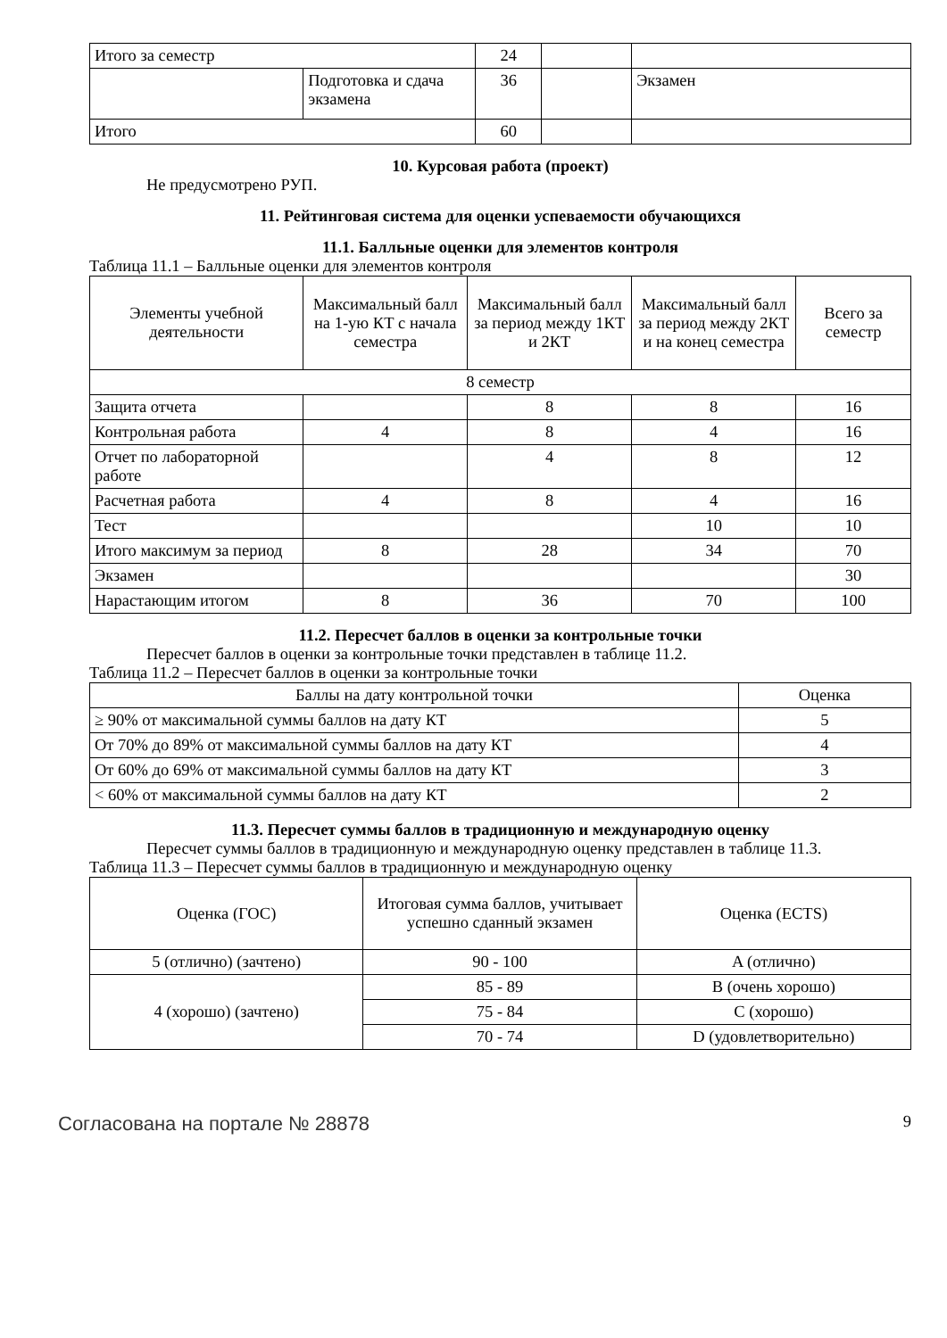| Итого за семестр | | 24 | | |
| | Подготовка и сдача экзамена | 36 | | Экзамен |
| Итого | | 60 | | |
10. Курсовая работа (проект)
Не предусмотрено РУП.
11. Рейтинговая система для оценки успеваемости обучающихся
11.1. Балльные оценки для элементов контроля
Таблица 11.1 – Балльные оценки для элементов контроля
| Элементы учебной деятельности | Максимальный балл на 1-ую КТ с начала семестра | Максимальный балл за период между 1КТ и 2КТ | Максимальный балл за период между 2КТ и на конец семестра | Всего за семестр |
| --- | --- | --- | --- | --- |
| 8 семестр | | | | |
| Защита отчета | | 8 | 8 | 16 |
| Контрольная работа | 4 | 8 | 4 | 16 |
| Отчет по лабораторной работе | | 4 | 8 | 12 |
| Расчетная работа | 4 | 8 | 4 | 16 |
| Тест | | | 10 | 10 |
| Итого максимум за период | 8 | 28 | 34 | 70 |
| Экзамен | | | | 30 |
| Нарастающим итогом | 8 | 36 | 70 | 100 |
11.2. Пересчет баллов в оценки за контрольные точки
Пересчет баллов в оценки за контрольные точки представлен в таблице 11.2.
Таблица 11.2 – Пересчет баллов в оценки за контрольные точки
| Баллы на дату контрольной точки | Оценка |
| --- | --- |
| ≥ 90% от максимальной суммы баллов на дату КТ | 5 |
| От 70% до 89% от максимальной суммы баллов на дату КТ | 4 |
| От 60% до 69% от максимальной суммы баллов на дату КТ | 3 |
| < 60% от максимальной суммы баллов на дату КТ | 2 |
11.3. Пересчет суммы баллов в традиционную и международную оценку
Пересчет суммы баллов в традиционную и международную оценку представлен в таблице 11.3.
Таблица 11.3 – Пересчет суммы баллов в традиционную и международную оценку
| Оценка (ГОС) | Итоговая сумма баллов, учитывает успешно сданный экзамен | Оценка (ECTS) |
| --- | --- | --- |
| 5 (отлично) (зачтено) | 90 - 100 | A (отлично) |
| 4 (хорошо) (зачтено) | 85 - 89 | B (очень хорошо) |
| | 75 - 84 | C (хорошо) |
| | 70 - 74 | D (удовлетворительно) |
Согласована на портале № 28878 9